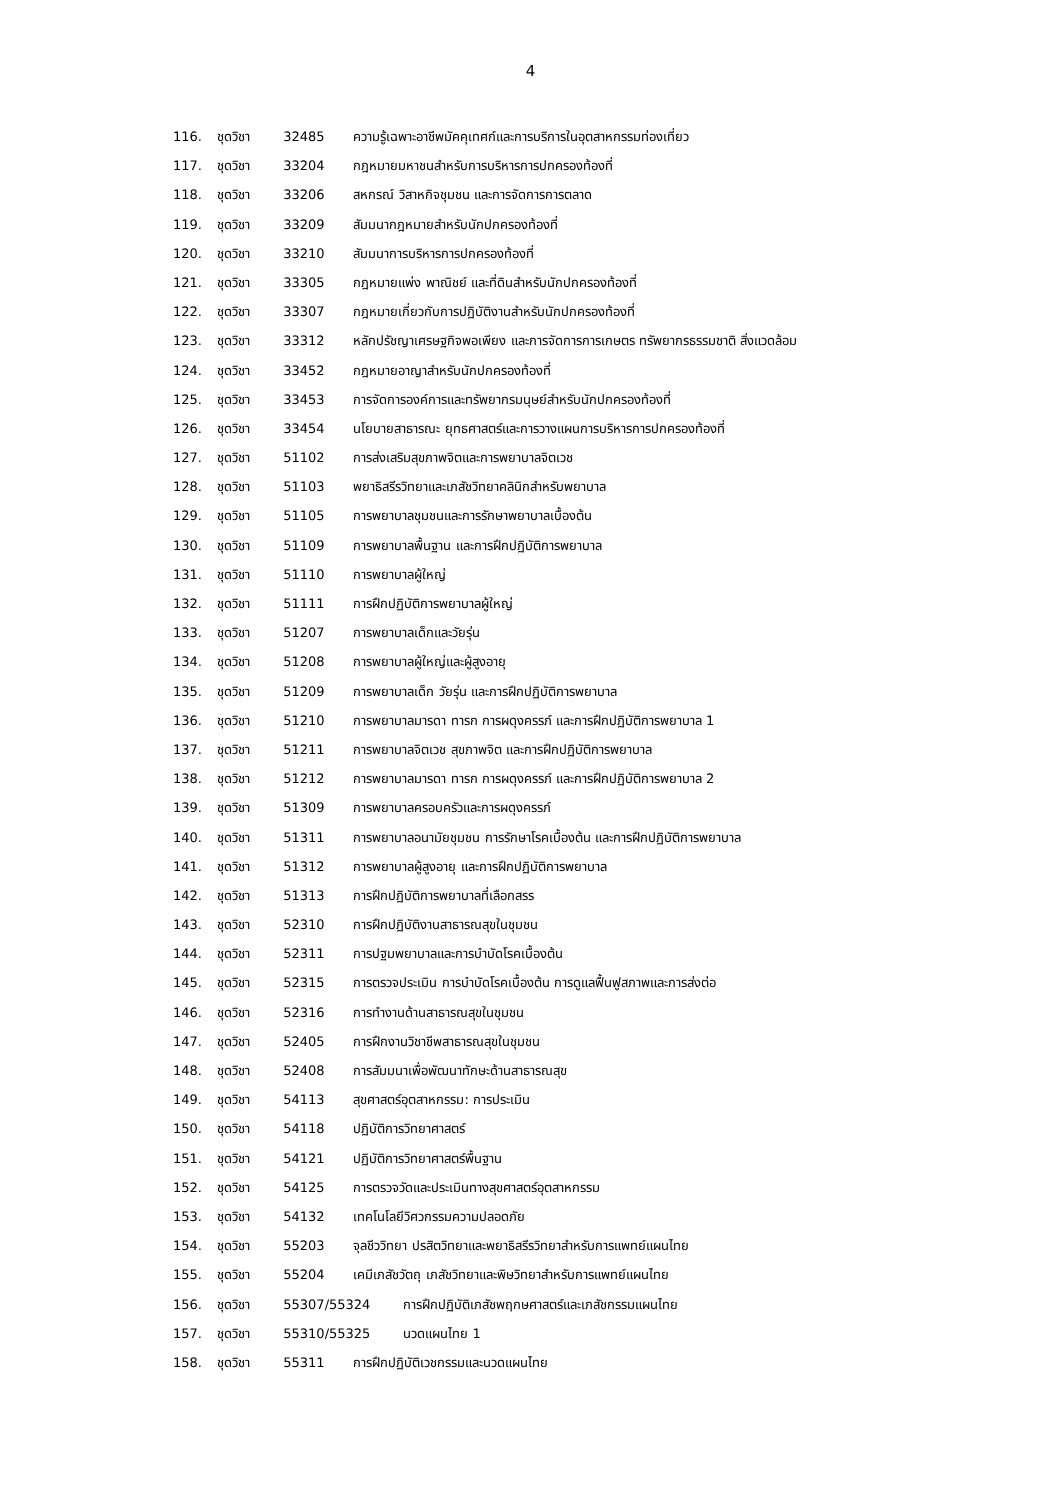4
116. ชุดวิชา 32485 ความรู้เฉพาะอาชีพมัคคุเทศก์และการบริการในอุตสาหกรรมท่องเที่ยว
117. ชุดวิชา 33204 กฎหมายมหาชนสำหรับการบริหารการปกครองท้องที่
118. ชุดวิชา 33206 สหกรณ์ วิสาหกิจชุมชน และการจัดการการตลาด
119. ชุดวิชา 33209 สัมมนากฎหมายสำหรับนักปกครองท้องที่
120. ชุดวิชา 33210 สัมมนาการบริหารการปกครองท้องที่
121. ชุดวิชา 33305 กฎหมายแพ่ง พาณิชย์ และที่ดินสำหรับนักปกครองท้องที่
122. ชุดวิชา 33307 กฎหมายเกี่ยวกับการปฏิบัติงานสำหรับนักปกครองท้องที่
123. ชุดวิชา 33312 หลักปรัชญาเศรษฐกิจพอเพียง และการจัดการการเกษตร ทรัพยากรธรรมชาติ สิ่งแวดล้อม
124. ชุดวิชา 33452 กฎหมายอาญาสำหรับนักปกครองท้องที่
125. ชุดวิชา 33453 การจัดการองค์การและทรัพยากรมนุษย์สำหรับนักปกครองท้องที่
126. ชุดวิชา 33454 นโยบายสาธารณะ ยุทธศาสตร์และการวางแผนการบริหารการปกครองท้องที่
127. ชุดวิชา 51102 การส่งเสริมสุขภาพจิตและการพยาบาลจิตเวช
128. ชุดวิชา 51103 พยาธิสรีรวิทยาและเภสัชวิทยาคลินิกสำหรับพยาบาล
129. ชุดวิชา 51105 การพยาบาลชุมชนและการรักษาพยาบาลเบื้องต้น
130. ชุดวิชา 51109 การพยาบาลพื้นฐาน และการฝึกปฏิบัติการพยาบาล
131. ชุดวิชา 51110 การพยาบาลผู้ใหญ่
132. ชุดวิชา 51111 การฝึกปฏิบัติการพยาบาลผู้ใหญ่
133. ชุดวิชา 51207 การพยาบาลเด็กและวัยรุ่น
134. ชุดวิชา 51208 การพยาบาลผู้ใหญ่และผู้สูงอายุ
135. ชุดวิชา 51209 การพยาบาลเด็ก วัยรุ่น และการฝึกปฏิบัติการพยาบาล
136. ชุดวิชา 51210 การพยาบาลมารดา ทารก การผดุงครรภ์ และการฝึกปฏิบัติการพยาบาล 1
137. ชุดวิชา 51211 การพยาบาลจิตเวช สุขภาพจิต และการฝึกปฏิบัติการพยาบาล
138. ชุดวิชา 51212 การพยาบาลมารดา ทารก การผดุงครรภ์ และการฝึกปฏิบัติการพยาบาล 2
139. ชุดวิชา 51309 การพยาบาลครอบครัวและการผดุงครรภ์
140. ชุดวิชา 51311 การพยาบาลอนามัยชุมชน การรักษาโรคเบื้องต้น และการฝึกปฏิบัติการพยาบาล
141. ชุดวิชา 51312 การพยาบาลผู้สูงอายุ และการฝึกปฏิบัติการพยาบาล
142. ชุดวิชา 51313 การฝึกปฏิบัติการพยาบาลที่เลือกสรร
143. ชุดวิชา 52310 การฝึกปฏิบัติงานสาธารณสุขในชุมชน
144. ชุดวิชา 52311 การปฐมพยาบาลและการบำบัดโรคเบื้องต้น
145. ชุดวิชา 52315 การตรวจประเมิน การบำบัดโรคเบื้องต้น การดูแลฟื้นฟูสภาพและการส่งต่อ
146. ชุดวิชา 52316 การทำงานด้านสาธารณสุขในชุมชน
147. ชุดวิชา 52405 การฝึกงานวิชาชีพสาธารณสุขในชุมชน
148. ชุดวิชา 52408 การสัมมนาเพื่อพัฒนาทักษะด้านสาธารณสุข
149. ชุดวิชา 54113 สุขศาสตร์อุตสาหกรรม: การประเมิน
150. ชุดวิชา 54118 ปฏิบัติการวิทยาศาสตร์
151. ชุดวิชา 54121 ปฏิบัติการวิทยาศาสตร์พื้นฐาน
152. ชุดวิชา 54125 การตรวจวัดและประเมินทางสุขศาสตร์อุตสาหกรรม
153. ชุดวิชา 54132 เทคโนโลยีวิศวกรรมความปลอดภัย
154. ชุดวิชา 55203 จุลชีววิทยา ปรสิตวิทยาและพยาธิสรีรวิทยาสำหรับการแพทย์แผนไทย
155. ชุดวิชา 55204 เคมีเภสัชวัตถุ เภสัชวิทยาและพิษวิทยาสำหรับการแพทย์แผนไทย
156. ชุดวิชา 55307/55324 การฝึกปฏิบัติเภสัชพฤกษศาสตร์และเภสัชกรรมแผนไทย
157. ชุดวิชา 55310/55325 นวดแผนไทย 1
158. ชุดวิชา 55311 การฝึกปฏิบัติเวชกรรมและนวดแผนไทย